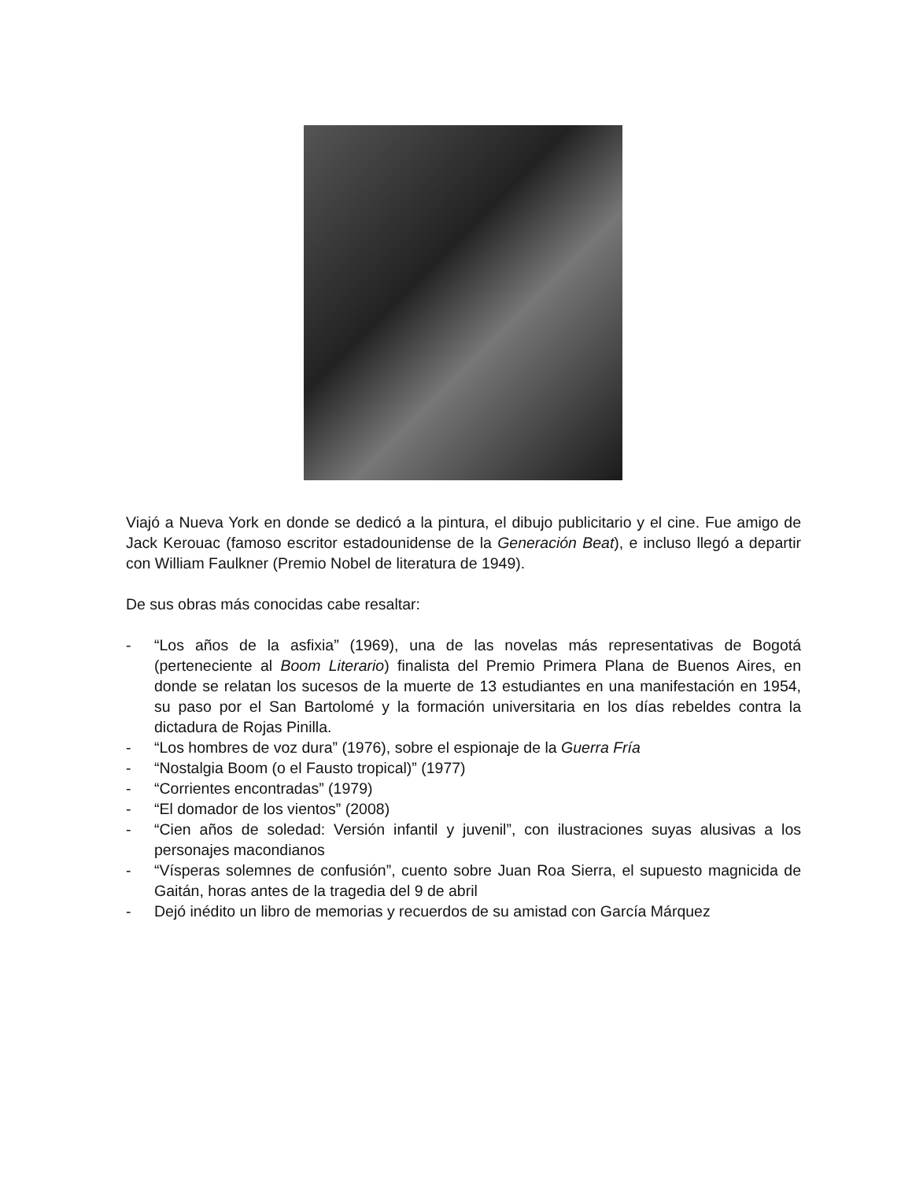Viajó a Nueva York en donde se dedicó a la pintura, el dibujo publicitario y el cine. Fue amigo de Jack Kerouac (famoso escritor estadounidense de la Generación Beat), e incluso llegó a departir con William Faulkner (Premio Nobel de literatura de 1949).
De sus obras más conocidas cabe resaltar:
- “Los años de la asfixia” (1969), una de las novelas más representativas de Bogotá (perteneciente al Boom Literario) finalista del Premio Primera Plana de Buenos Aires, en donde se relatan los sucesos de la muerte de 13 estudiantes en una manifestación en 1954, su paso por el San Bartolomé y la formación universitaria en los días rebeldes contra la dictadura de Rojas Pinilla.
- “Los hombres de voz dura” (1976), sobre el espionaje de la Guerra Fría
- “Nostalgia Boom (o el Fausto tropical)” (1977)
- “Corrientes encontradas” (1979)
- “El domador de los vientos” (2008)
- “Cien años de soledad: Versión infantil y juvenil”, con ilustraciones suyas alusivas a los personajes macondianos
- “Vísperas solemnes de confusión”, cuento sobre Juan Roa Sierra, el supuesto magnicida de Gaitán, horas antes de la tragedia del 9 de abril
- Dejó inédito un libro de memorias y recuerdos de su amistad con García Márquez